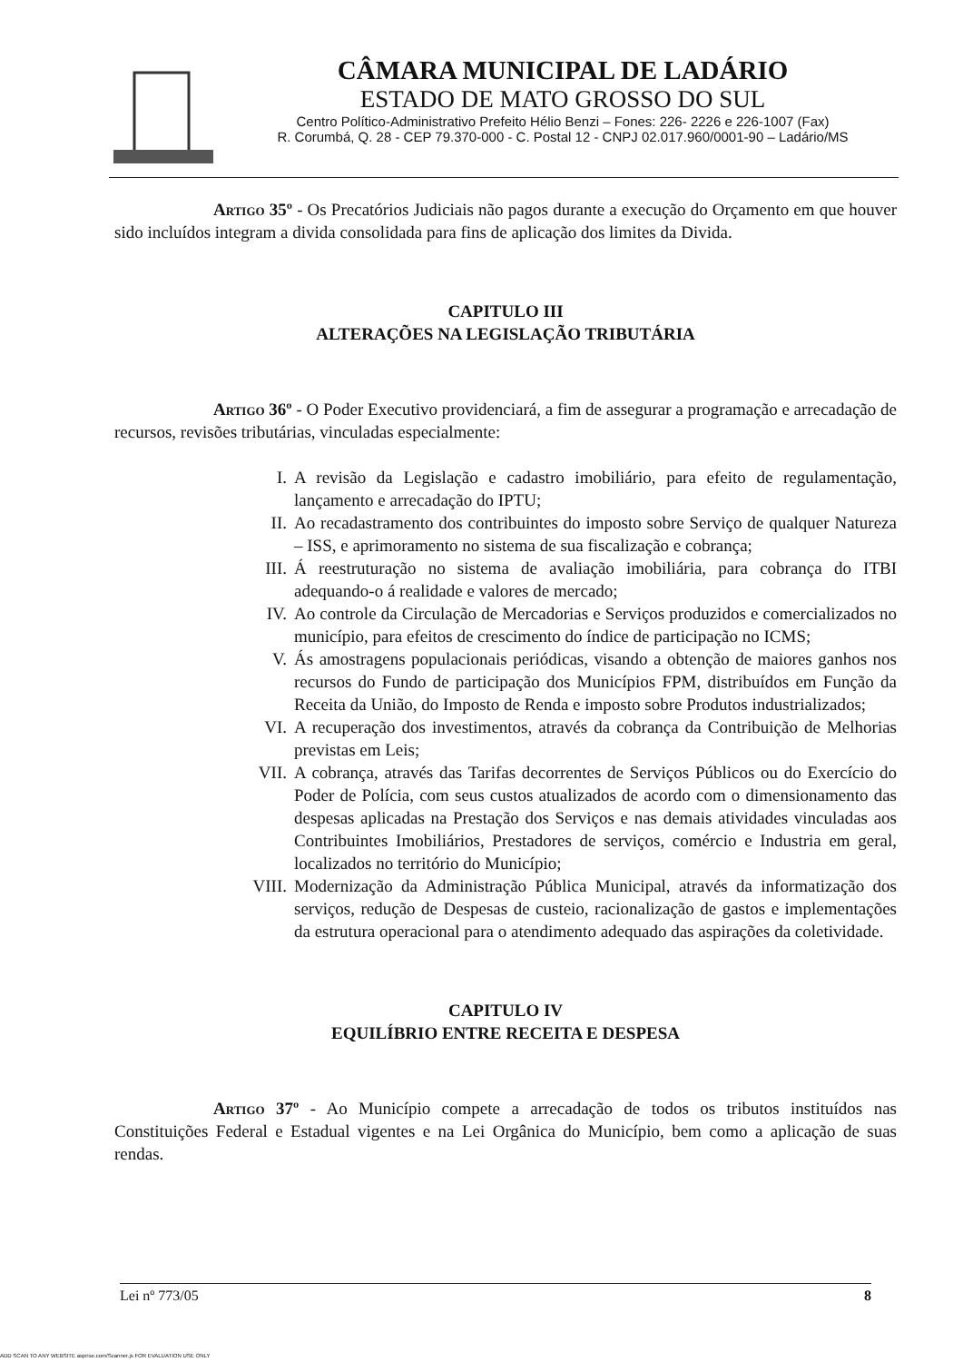CÂMARA MUNICIPAL DE LADÁRIO
ESTADO DE MATO GROSSO DO SUL
Centro Político-Administrativo Prefeito Hélio Benzi – Fones: 226- 2226 e 226-1007 (Fax)
R. Corumbá, Q. 28 - CEP 79.370-000 - C. Postal 12 - CNPJ 02.017.960/0001-90 – Ladário/MS
Artigo 35º - Os Precatórios Judiciais não pagos durante a execução do Orçamento em que houver sido incluídos integram a divida consolidada para fins de aplicação dos limites da Divida.
CAPITULO III
ALTERAÇÕES NA LEGISLAÇÃO TRIBUTÁRIA
Artigo 36º - O Poder Executivo providenciará, a fim de assegurar a programação e arrecadação de recursos, revisões tributárias, vinculadas especialmente:
I. A revisão da Legislação e cadastro imobiliário, para efeito de regulamentação, lançamento e arrecadação do IPTU;
II. Ao recadastramento dos contribuintes do imposto sobre Serviço de qualquer Natureza – ISS, e aprimoramento no sistema de sua fiscalização e cobrança;
III.
Á reestruturação no sistema de avaliação imobiliária, para cobrança do ITBI adequando-o á realidade e valores de mercado;
IV. Ao controle da Circulação de Mercadorias e Serviços produzidos e comercializados no município, para efeitos de crescimento do índice de participação no ICMS;
V. Ás amostragens populacionais periódicas, visando a obtenção de maiores ganhos nos recursos do Fundo de participação dos Municípios FPM, distribuídos em Função da Receita da União, do Imposto de Renda e imposto sobre Produtos industrializados;
VI. A recuperação dos investimentos, através da cobrança da Contribuição de Melhorias previstas em Leis;
VII.
A cobrança, através das Tarifas decorrentes de Serviços Públicos ou do Exercício do Poder de Polícia, com seus custos atualizados de acordo com o dimensionamento das despesas aplicadas na Prestação dos Serviços e nas demais atividades vinculadas aos Contribuintes Imobiliários, Prestadores de serviços, comércio e Industria em geral, localizados no território do Município;
VIII.
Modernização da Administração Pública Municipal, através da informatização dos serviços, redução de Despesas de custeio, racionalização de gastos e implementações da estrutura operacional para o atendimento adequado das aspirações da coletividade.
CAPITULO IV
EQUILÍBRIO ENTRE RECEITA E DESPESA
Artigo 37º - Ao Município compete a arrecadação de todos os tributos instituídos nas Constituições Federal e Estadual vigentes e na Lei Orgânica do Município, bem como a aplicação de suas rendas.
Lei nº 773/05 8
ADD SCAN TO ANY WEBSITE asprise.com/Scanner.js FOR EVALUATION USE ONLY